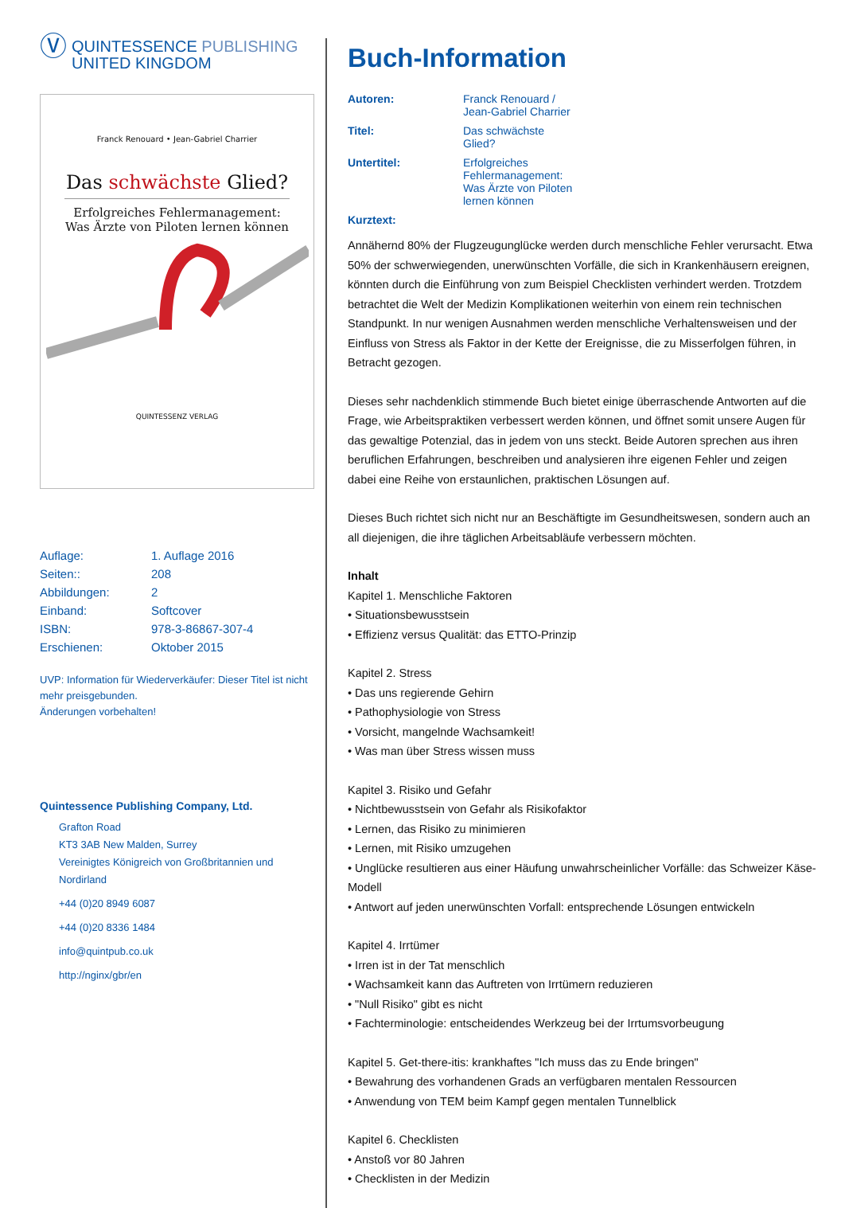Ⓥ
QUINTESSENCE PUBLISHING
UNITED KINGDOM
Franck Renouard • Jean-Gabriel Charrier
Das schwächste Glied?
Erfolgreiches Fehlermanagement:
Was Ärzte von Piloten lernen können
QUINTESSENZ VERLAG
| Auflage: | 1. Auflage 2016 |
| Seiten:: | 208 |
| Abbildungen: | 2 |
| Einband: | Softcover |
| ISBN: | 978-3-86867-307-4 |
| Erschienen: | Oktober 2015 |
UVP: Information für Wiederverkäufer: Dieser Titel ist nicht mehr preisgebunden.
Änderungen vorbehalten!
Quintessence Publishing Company, Ltd.
Grafton Road
KT3 3AB New Malden, Surrey
Vereinigtes Königreich von Großbritannien und Nordirland
+44 (0)20 8949 6087
+44 (0)20 8336 1484
info@quintpub.co.uk
http://nginx/gbr/en
Buch-Information
| Autoren: | Franck Renouard / Jean-Gabriel Charrier |
| Titel: | Das schwächste Glied? |
| Untertitel: | Erfolgreiches Fehlermanagement: Was Ärzte von Piloten lernen können |
| Kurztext: | |
Annähernd 80% der Flugzeugunglücke werden durch menschliche Fehler verursacht. Etwa 50% der schwerwiegenden, unerwünschten Vorfälle, die sich in Krankenhäusern ereignen, könnten durch die Einführung von zum Beispiel Checklisten verhindert werden. Trotzdem betrachtet die Welt der Medizin Komplikationen weiterhin von einem rein technischen Standpunkt. In nur wenigen Ausnahmen werden menschliche Verhaltensweisen und der Einfluss von Stress als Faktor in der Kette der Ereignisse, die zu Misserfolgen führen, in Betracht gezogen.
Dieses sehr nachdenklich stimmende Buch bietet einige überraschende Antworten auf die Frage, wie Arbeitspraktiken verbessert werden können, und öffnet somit unsere Augen für das gewaltige Potenzial, das in jedem von uns steckt. Beide Autoren sprechen aus ihren beruflichen Erfahrungen, beschreiben und analysieren ihre eigenen Fehler und zeigen dabei eine Reihe von erstaunlichen, praktischen Lösungen auf.
Dieses Buch richtet sich nicht nur an Beschäftigte im Gesundheitswesen, sondern auch an all diejenigen, die ihre täglichen Arbeitsabläufe verbessern möchten.
Inhalt
Kapitel 1. Menschliche Faktoren
• Situationsbewusstsein
• Effizienz versus Qualität: das ETTO-Prinzip
Kapitel 2. Stress
• Das uns regierende Gehirn
• Pathophysiologie von Stress
• Vorsicht, mangelnde Wachsamkeit!
• Was man über Stress wissen muss
Kapitel 3. Risiko und Gefahr
• Nichtbewusstsein von Gefahr als Risikofaktor
• Lernen, das Risiko zu minimieren
• Lernen, mit Risiko umzugehen
• Unglücke resultieren aus einer Häufung unwahrscheinlicher Vorfälle: das Schweizer Käse-Modell
• Antwort auf jeden unerwünschten Vorfall: entsprechende Lösungen entwickeln
Kapitel 4. Irrtümer
• Irren ist in der Tat menschlich
• Wachsamkeit kann das Auftreten von Irrtümern reduzieren
• "Null Risiko" gibt es nicht
• Fachterminologie: entscheidendes Werkzeug bei der Irrtumsvorbeugung
Kapitel 5. Get-there-itis: krankhaftes "Ich muss das zu Ende bringen"
• Bewahrung des vorhandenen Grads an verfügbaren mentalen Ressourcen
• Anwendung von TEM beim Kampf gegen mentalen Tunnelblick
Kapitel 6. Checklisten
• Anstoß vor 80 Jahren
• Checklisten in der Medizin